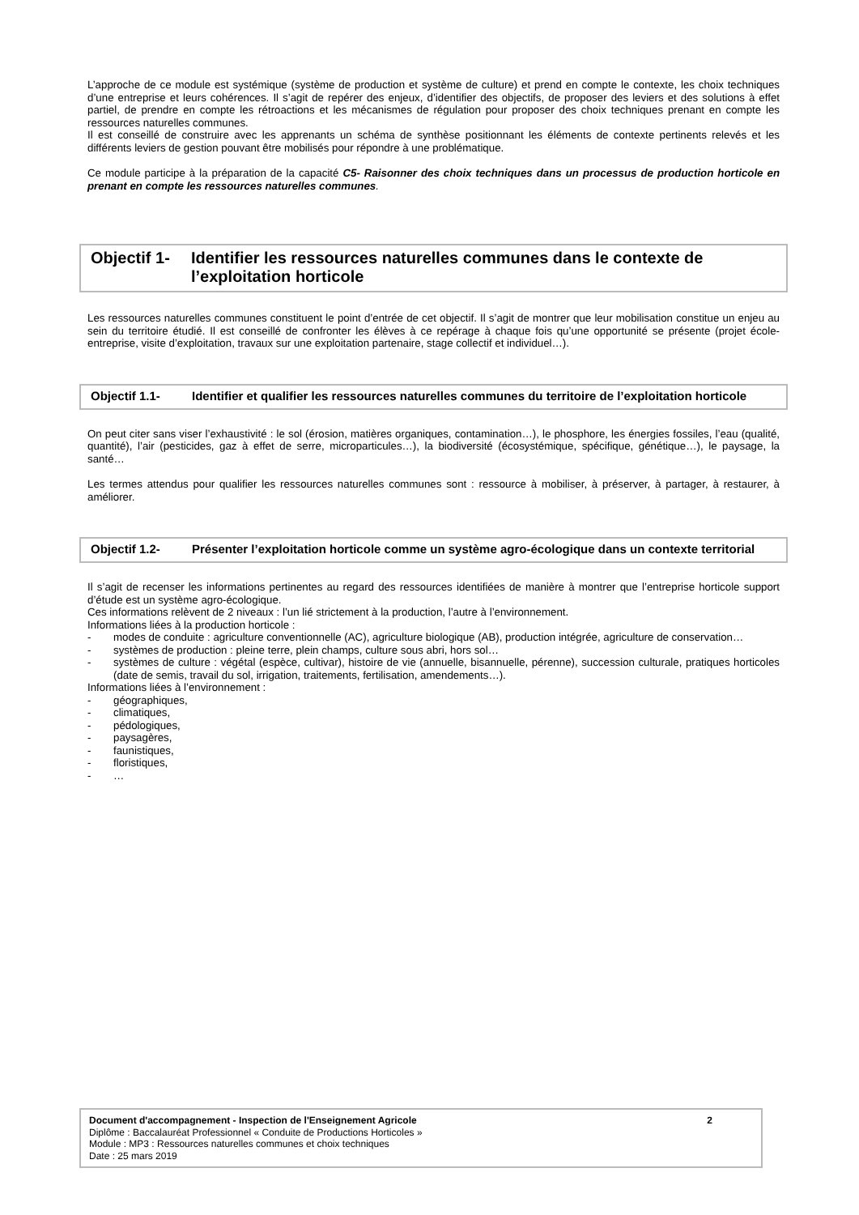L’approche de ce module est systémique (système de production et système de culture) et prend en compte le contexte, les choix techniques d’une entreprise et leurs cohérences. Il s’agit de repérer des enjeux, d’identifier des objectifs, de proposer des leviers et des solutions à effet partiel, de prendre en compte les rétroactions et les mécanismes de régulation pour proposer des choix techniques prenant en compte les ressources naturelles communes.
Il est conseillé de construire avec les apprenants un schéma de synthèse positionnant les éléments de contexte pertinents relevés et les différents leviers de gestion pouvant être mobilisés pour répondre à une problématique.
Ce module participe à la préparation de la capacité C5- Raisonner des choix techniques dans un processus de production horticole en prenant en compte les ressources naturelles communes.
Objectif 1-
Identifier les ressources naturelles communes dans le contexte de l’exploitation horticole
Les ressources naturelles communes constituent le point d’entrée de cet objectif. Il s’agit de montrer que leur mobilisation constitue un enjeu au sein du territoire étudié. Il est conseillé de confronter les élèves à ce repérage à chaque fois qu’une opportunité se présente (projet école-entreprise, visite d’exploitation, travaux sur une exploitation partenaire, stage collectif et individuel…).
Objectif 1.1- Identifier et qualifier les ressources naturelles communes du territoire de l’exploitation horticole
On peut citer sans viser l’exhaustivité : le sol (érosion, matières organiques, contamination…), le phosphore, les énergies fossiles, l’eau (qualité, quantité), l’air (pesticides, gaz à effet de serre, microparticules…), la biodiversité (écosystémique, spécifique, génétique…), le paysage, la santé…
Les termes attendus pour qualifier les ressources naturelles communes sont : ressource à mobiliser, à préserver, à partager, à restaurer, à améliorer.
Objectif 1.2- Présenter l’exploitation horticole comme un système agro-écologique dans un contexte territorial
Il s’agit de recenser les informations pertinentes au regard des ressources identifiées de manière à montrer que l’entreprise horticole support d’étude est un système agro-écologique.
Ces informations relèvent de 2 niveaux : l’un lié strictement à la production, l’autre à l’environnement.
Informations liées à la production horticole :
- modes de conduite : agriculture conventionnelle (AC), agriculture biologique (AB), production intégrée, agriculture de conservation…
- systèmes de production : pleine terre, plein champs, culture sous abri, hors sol…
- systèmes de culture : végétal (espèce, cultivar), histoire de vie (annuelle, bisannuelle, pérenne), succession culturale, pratiques horticoles (date de semis, travail du sol, irrigation, traitements, fertilisation, amendements…).
Informations liées à l’environnement :
- géographiques,
- climatiques,
- pédologiques,
- paysagères,
- faunistiques,
- floristiques,
- …
Document d'accompagnement - Inspection de l'Enseignement Agricole 2
Diplôme : Baccalauréat Professionnel « Conduite de Productions Horticoles »
Module : MP3 : Ressources naturelles communes et choix techniques
Date : 25 mars 2019